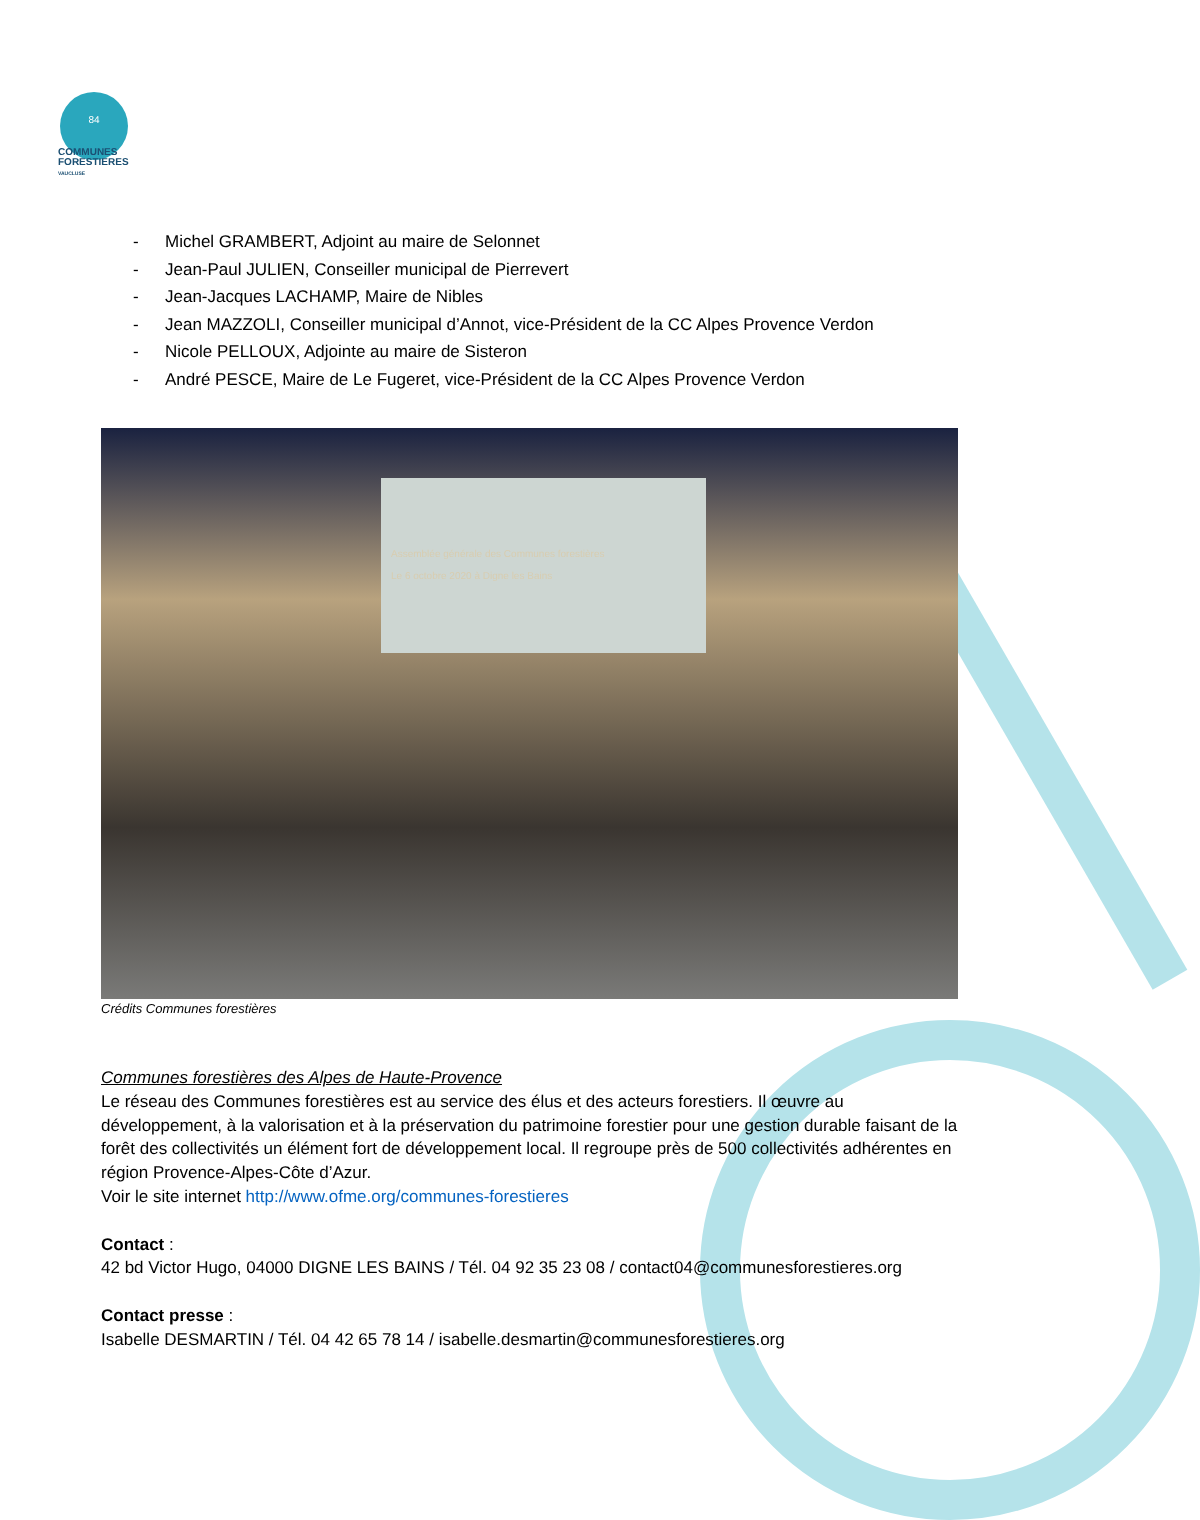84
COMMUNES
FORESTIERES
VAUCLUSE
- Michel GRAMBERT, Adjoint au maire de Selonnet
- Jean-Paul JULIEN, Conseiller municipal de Pierrevert
- Jean-Jacques LACHAMP, Maire de Nibles
- Jean MAZZOLI, Conseiller municipal d’Annot, vice-Président de la CC Alpes Provence Verdon
- Nicole PELLOUX, Adjointe au maire de Sisteron
- André PESCE, Maire de Le Fugeret, vice-Président de la CC Alpes Provence Verdon
Assemblée générale des Communes forestières
Le 6 octobre 2020 à Digne les Bains
Crédits Communes forestières
Communes forestières des Alpes de Haute-Provence
Le réseau des Communes forestières est au service des élus et des acteurs forestiers. Il œuvre au développement, à la valorisation et à la préservation du patrimoine forestier pour une gestion durable faisant de la forêt des collectivités un élément fort de développement local. Il regroupe près de 500 collectivités adhérentes en région Provence-Alpes-Côte d’Azur.
Voir le site internet http://www.ofme.org/communes-forestieres
Contact :
42 bd Victor Hugo, 04000 DIGNE LES BAINS / Tél. 04 92 35 23 08 / contact04@communesforestieres.org
Contact presse :
Isabelle DESMARTIN / Tél. 04 42 65 78 14 / isabelle.desmartin@communesforestieres.org